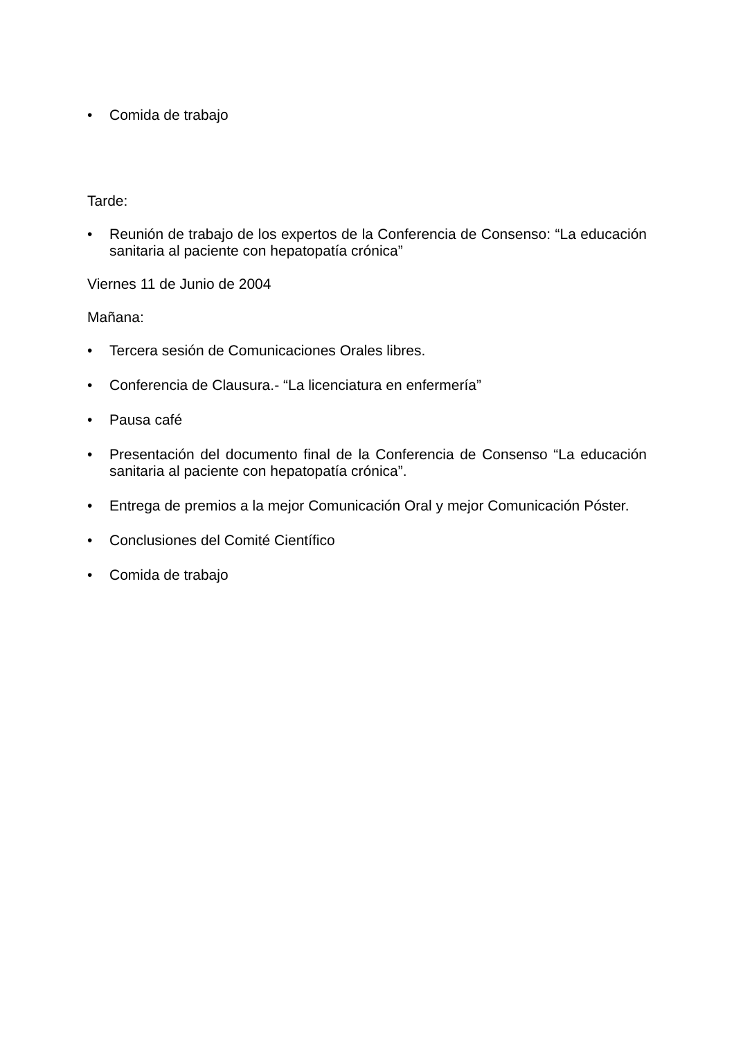• Comida de trabajo
Tarde:
• Reunión de trabajo de los expertos de la Conferencia de Consenso: “La educación sanitaria al paciente con hepatopatía crónica”
Viernes 11 de Junio de 2004
Mañana:
• Tercera sesión de Comunicaciones Orales libres.
• Conferencia de Clausura.- “La licenciatura en enfermería”
• Pausa café
• Presentación del documento final de la Conferencia de Consenso “La educación sanitaria al paciente con hepatopatía crónica”.
• Entrega de premios a la mejor Comunicación Oral y mejor Comunicación Póster.
• Conclusiones del Comité Científico
• Comida de trabajo